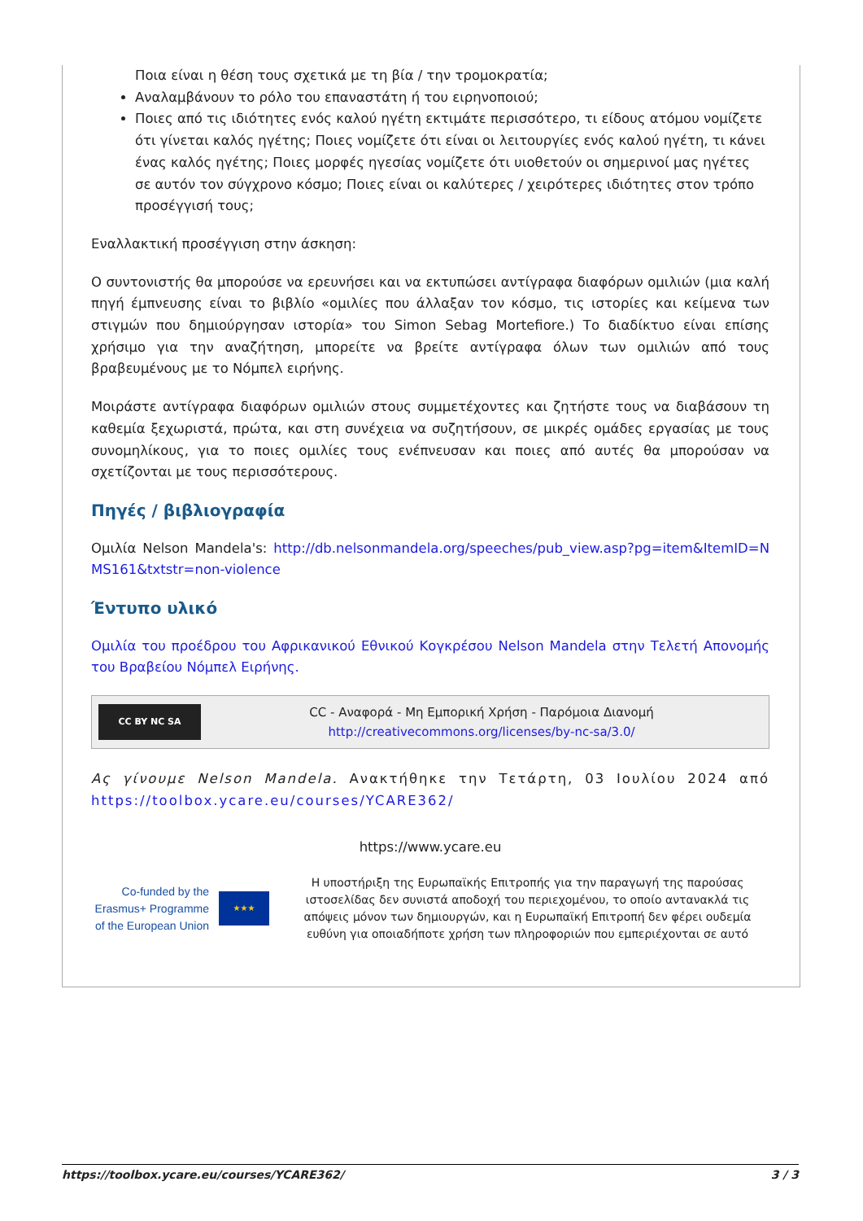Ποια είναι η θέση τους σχετικά με τη βία / την τρομοκρατία;
Αναλαμβάνουν το ρόλο του επαναστάτη ή του ειρηνοποιού;
Ποιες από τις ιδιότητες ενός καλού ηγέτη εκτιμάτε περισσότερο, τι είδους ατόμου νομίζετε ότι γίνεται καλός ηγέτης; Ποιες νομίζετε ότι είναι οι λειτουργίες ενός καλού ηγέτη, τι κάνει ένας καλός ηγέτης; Ποιες μορφές ηγεσίας νομίζετε ότι υιοθετούν οι σημερινοί μας ηγέτες σε αυτόν τον σύγχρονο κόσμο; Ποιες είναι οι καλύτερες / χειρότερες ιδιότητες στον τρόπο προσέγγισή τους;
Εναλλακτική προσέγγιση στην άσκηση:
Ο συντονιστής θα μπορούσε να ερευνήσει και να εκτυπώσει αντίγραφα διαφόρων ομιλιών (μια καλή πηγή έμπνευσης είναι το βιβλίο «ομιλίες που άλλαξαν τον κόσμο, τις ιστορίες και κείμενα των στιγμών που δημιούργησαν ιστορία» του Simon Sebag Mortefiore.) Το διαδίκτυο είναι επίσης χρήσιμο για την αναζήτηση, μπορείτε να βρείτε αντίγραφα όλων των ομιλιών από τους βραβευμένους με το Νόμπελ ειρήνης.
Μοιράστε αντίγραφα διαφόρων ομιλιών στους συμμετέχοντες και ζητήστε τους να διαβάσουν τη καθεμία ξεχωριστά, πρώτα, και στη συνέχεια να συζητήσουν, σε μικρές ομάδες εργασίας με τους συνομηλίκους, για το ποιες ομιλίες τους ενέπνευσαν και ποιες από αυτές θα μπορούσαν να σχετίζονται με τους περισσότερους.
Πηγές / βιβλιογραφία
Ομιλία Nelson Mandela's: http://db.nelsonmandela.org/speeches/pub_view.asp?pg=item&ItemID=NMS161&txtstr=non-violence
Έντυπο υλικό
Ομιλία του προέδρου του Αφρικανικού Εθνικού Κογκρέσου Nelson Mandela στην Τελετή Απονομής του Βραβείου Νόμπελ Ειρήνης.
CC BY NC SA
CC - Αναφορά - Μη Εμπορική Χρήση - Παρόμοια Διανομή
http://creativecommons.org/licenses/by-nc-sa/3.0/
Ας γίνουμε Nelson Mandela. Ανακτήθηκε την Τετάρτη, 03 Ιουλίου 2024 από https://toolbox.ycare.eu/courses/YCARE362/
https://www.ycare.eu
Co-funded by the Erasmus+ Programme of the European Union
★★★
Η υποστήριξη της Ευρωπαϊκής Επιτροπής για την παραγωγή της παρούσας ιστοσελίδας δεν συνιστά αποδοχή του περιεχομένου, το οποίο αντανακλά τις απόψεις μόνον των δημιουργών, και η Ευρωπαϊκή Επιτροπή δεν φέρει ουδεμία ευθύνη για οποιαδήποτε χρήση των πληροφοριών που εμπεριέχονται σε αυτό
https://toolbox.ycare.eu/courses/YCARE362/ 3 / 3